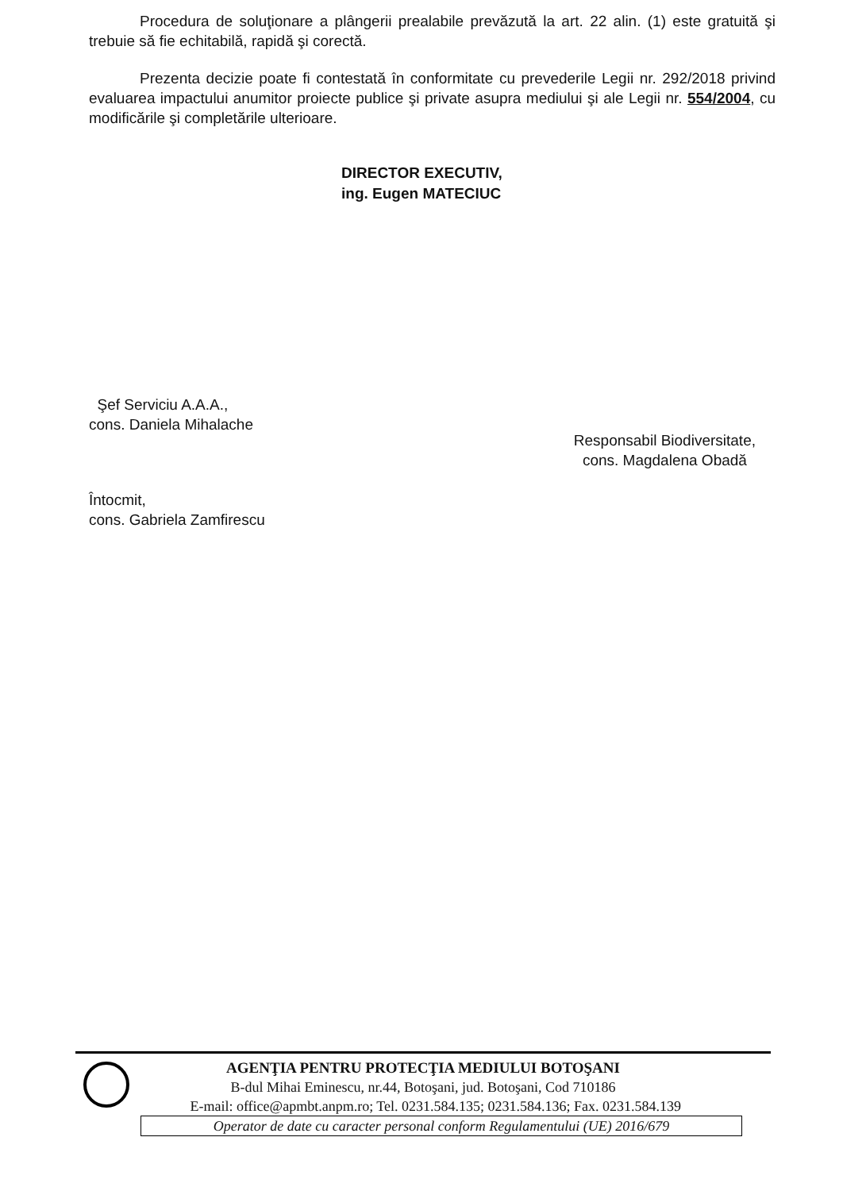Procedura de soluţionare a plângerii prealabile prevăzută la art. 22 alin. (1) este gratuită şi trebuie să fie echitabilă, rapidă şi corectă.
Prezenta decizie poate fi contestată în conformitate cu prevederile Legii nr. 292/2018 privind evaluarea impactului anumitor proiecte publice şi private asupra mediului şi ale Legii nr. 554/2004, cu modificările şi completările ulterioare.
DIRECTOR EXECUTIV,
ing. Eugen MATECIUC
Şef Serviciu A.A.A.,
cons. Daniela Mihalache
Întocmit,
cons. Gabriela Zamfirescu
Responsabil Biodiversitate,
cons. Magdalena Obadă
AGENŢIA PENTRU PROTECŢIA MEDIULUI BOTOŞANI
B-dul Mihai Eminescu, nr.44, Botoşani, jud. Botoşani, Cod 710186
E-mail: office@apmbt.anpm.ro; Tel. 0231.584.135; 0231.584.136; Fax. 0231.584.139
Operator de date cu caracter personal conform Regulamentului (UE) 2016/679